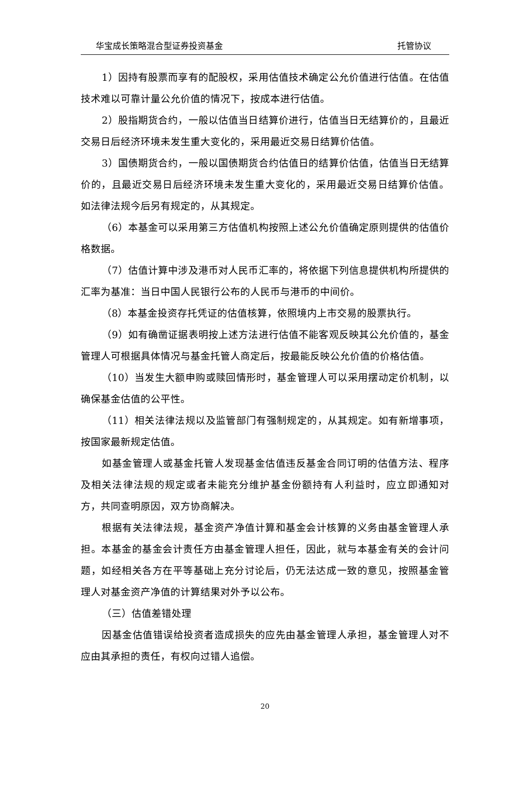华宝成长策略混合型证券投资基金 托管协议
1）因持有股票而享有的配股权，采用估值技术确定公允价值进行估值。在估值技术难以可靠计量公允价值的情况下，按成本进行估值。
2）股指期货合约，一般以估值当日结算价进行，估值当日无结算价的，且最近交易日后经济环境未发生重大变化的，采用最近交易日结算价估值。
3）国债期货合约，一般以国债期货合约估值日的结算价估值，估值当日无结算价的，且最近交易日后经济环境未发生重大变化的，采用最近交易日结算价估值。如法律法规今后另有规定的，从其规定。
（6）本基金可以采用第三方估值机构按照上述公允价值确定原则提供的估值价格数据。
（7）估值计算中涉及港币对人民币汇率的，将依据下列信息提供机构所提供的汇率为基准：当日中国人民银行公布的人民币与港币的中间价。
（8）本基金投资存托凭证的估值核算，依照境内上市交易的股票执行。
（9）如有确凿证据表明按上述方法进行估值不能客观反映其公允价值的，基金管理人可根据具体情况与基金托管人商定后，按最能反映公允价值的价格估值。
（10）当发生大额申购或赎回情形时，基金管理人可以采用摆动定价机制，以确保基金估值的公平性。
（11）相关法律法规以及监管部门有强制规定的，从其规定。如有新增事项，按国家最新规定估值。
如基金管理人或基金托管人发现基金估值违反基金合同订明的估值方法、程序及相关法律法规的规定或者未能充分维护基金份额持有人利益时，应立即通知对方，共同查明原因，双方协商解决。
根据有关法律法规，基金资产净值计算和基金会计核算的义务由基金管理人承担。本基金的基金会计责任方由基金管理人担任，因此，就与本基金有关的会计问题，如经相关各方在平等基础上充分讨论后，仍无法达成一致的意见，按照基金管理人对基金资产净值的计算结果对外予以公布。
（三）估值差错处理
因基金估值错误给投资者造成损失的应先由基金管理人承担，基金管理人对不应由其承担的责任，有权向过错人追偿。
20